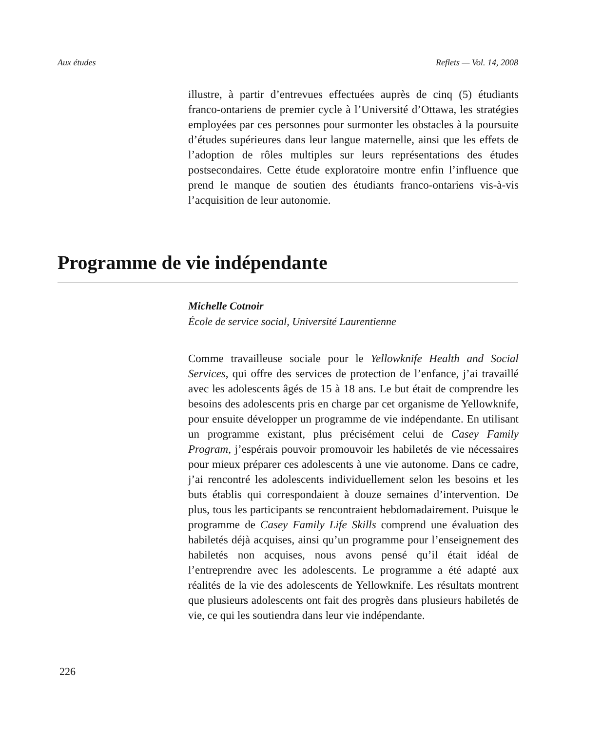Aux études Reflets — Vol. 14, 2008
illustre, à partir d’entrevues effectuées auprès de cinq (5) étudiants franco-ontariens de premier cycle à l’Université d’Ottawa, les stratégies employées par ces personnes pour surmonter les obstacles à la poursuite d’études supérieures dans leur langue maternelle, ainsi que les effets de l’adoption de rôles multiples sur leurs représentations des études postsecondaires. Cette étude exploratoire montre enfin l’influence que prend le manque de soutien des étudiants franco-ontariens vis-à-vis l’acquisition de leur autonomie.
Programme de vie indépendante
Michelle Cotnoir
École de service social, Université Laurentienne
Comme travailleuse sociale pour le Yellowknife Health and Social Services, qui offre des services de protection de l’enfance, j’ai travaillé avec les adolescents âgés de 15 à 18 ans. Le but était de comprendre les besoins des adolescents pris en charge par cet organisme de Yellowknife, pour ensuite développer un programme de vie indépendante. En utilisant un programme existant, plus précisément celui de Casey Family Program, j’espérais pouvoir promouvoir les habiletés de vie nécessaires pour mieux préparer ces adolescents à une vie autonome. Dans ce cadre, j’ai rencontré les adolescents individuellement selon les besoins et les buts établis qui correspondaient à douze semaines d’intervention. De plus, tous les participants se rencontraient hebdomadairement. Puisque le programme de Casey Family Life Skills comprend une évaluation des habiletés déjà acquises, ainsi qu’un programme pour l’enseignement des habiletés non acquises, nous avons pensé qu’il était idéal de l’entreprendre avec les adolescents. Le programme a été adapté aux réalités de la vie des adolescents de Yellowknife. Les résultats montrent que plusieurs adolescents ont fait des progrès dans plusieurs habiletés de vie, ce qui les soutiendra dans leur vie indépendante.
226